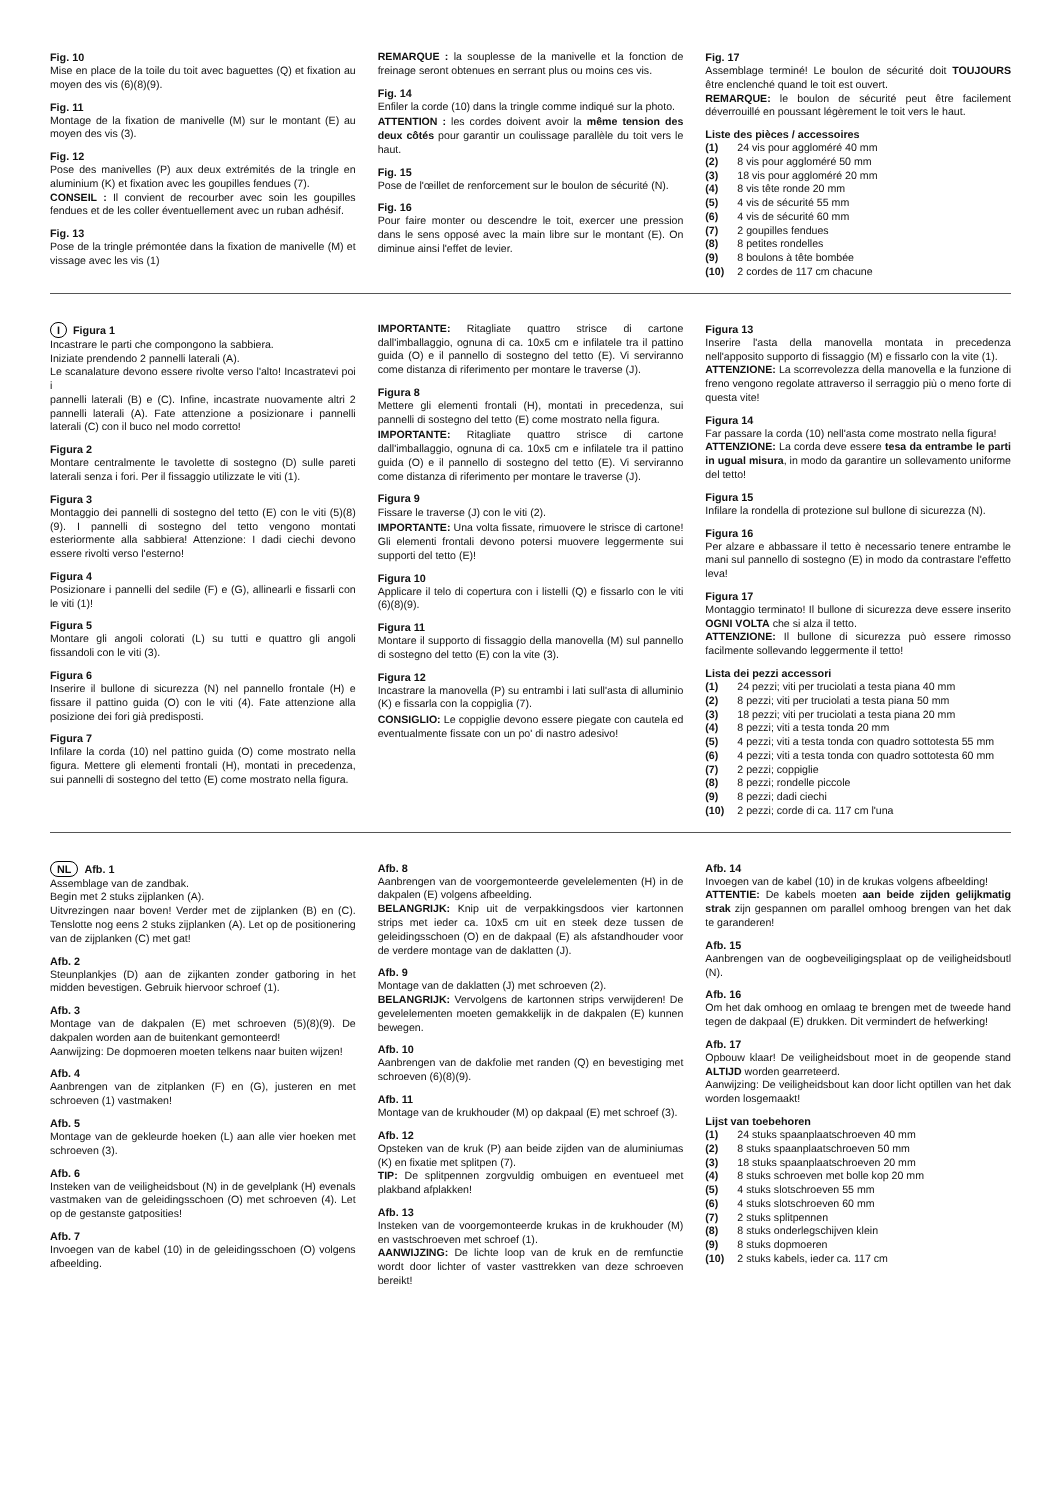Fig. 10
Mise en place de la toile du toit avec baguettes (Q) et fixation au moyen des vis (6)(8)(9).
Fig. 11
Montage de la fixation de manivelle (M) sur le montant (E) au moyen des vis (3).
Fig. 12
Pose des manivelles (P) aux deux extrémités de la tringle en aluminium (K) et fixation avec les goupilles fendues (7).
CONSEIL : Il convient de recourber avec soin les goupilles fendues et de les coller éventuellement avec un ruban adhésif.
Fig. 13
Pose de la tringle prémontée dans la fixation de manivelle (M) et vissage avec les vis (1)
REMARQUE : la souplesse de la manivelle et la fonction de freinage seront obtenues en serrant plus ou moins ces vis.
Fig. 14
Enfiler la corde (10) dans la tringle comme indiqué sur la photo.
ATTENTION : les cordes doivent avoir la même tension des deux côtés pour garantir un coulissage parallèle du toit vers le haut.
Fig. 15
Pose de l'œillet de renforcement sur le boulon de sécurité (N).
Fig. 16
Pour faire monter ou descendre le toit, exercer une pression dans le sens opposé avec la main libre sur le montant (E). On diminue ainsi l'effet de levier.
Fig. 17
Assemblage terminé! Le boulon de sécurité doit TOUJOURS être enclenché quand le toit est ouvert.
REMARQUE: le boulon de sécurité peut être facilement déverrouillé en poussant légèrement le toit vers le haut.
Liste des pièces / accessoires
(1) 24 vis pour aggloméré 40 mm
(2) 8 vis pour aggloméré 50 mm
(3) 18 vis pour aggloméré 20 mm
(4) 8 vis tête ronde 20 mm
(5) 4 vis de sécurité 55 mm
(6) 4 vis de sécurité 60 mm
(7) 2 goupilles fendues
(8) 8 petites rondelles
(9) 8 boulons à tête bombée
(10) 2 cordes de 117 cm chacune
I Figura 1
Incastrare le parti che compongono la sabbiera.
Iniziate prendendo 2 pannelli laterali (A).
Le scanalature devono essere rivolte verso l'alto! Incastratevi poi i
pannelli laterali (B) e (C). Infine, incastrate nuovamente altri 2 pannelli laterali (A). Fate attenzione a posizionare i pannelli laterali (C) con il buco nel modo corretto!
Figura 2
Montare centralmente le tavolette di sostegno (D) sulle pareti laterali senza i fori. Per il fissaggio utilizzate le viti (1).
Figura 3
Montaggio dei pannelli di sostegno del tetto (E) con le viti (5)(8)(9). I pannelli di sostegno del tetto vengono montati esteriormente alla sabbiera! Attenzione: I dadi ciechi devono essere rivolti verso l'esterno!
Figura 4
Posizionare i pannelli del sedile (F) e (G), allinearli e fissarli con le viti (1)!
Figura 5
Montare gli angoli colorati (L) su tutti e quattro gli angoli fissandoli con le viti (3).
Figura 6
Inserire il bullone di sicurezza (N) nel pannello frontale (H) e fissare il pattino guida (O) con le viti (4). Fate attenzione alla posizione dei fori già predisposti.
Figura 7
Infilare la corda (10) nel pattino guida (O) come mostrato nella figura. Mettere gli elementi frontali (H), montati in precedenza, sui pannelli di sostegno del tetto (E) come mostrato nella figura.
IMPORTANTE: Ritagliate quattro strisce di cartone dall'imballaggio, ognuna di ca. 10x5 cm e infilatele tra il pattino guida (O) e il pannello di sostegno del tetto (E). Vi serviranno come distanza di riferimento per montare le traverse (J).
Figura 8
Mettere gli elementi frontali (H), montati in precedenza, sui pannelli di sostegno del tetto (E) come mostrato nella figura.
IMPORTANTE: Ritagliate quattro strisce di cartone dall'imballaggio, ognuna di ca. 10x5 cm e infilatele tra il pattino guida (O) e il pannello di sostegno del tetto (E). Vi serviranno come distanza di riferimento per montare le traverse (J).
Figura 9
Fissare le traverse (J) con le viti (2).
IMPORTANTE: Una volta fissate, rimuovere le strisce di cartone! Gli elementi frontali devono potersi muovere leggermente sui supporti del tetto (E)!
Figura 10
Applicare il telo di copertura con i listelli (Q) e fissarlo con le viti (6)(8)(9).
Figura 11
Montare il supporto di fissaggio della manovella (M) sul pannello di sostegno del tetto (E) con la vite (3).
Figura 12
Incastrare la manovella (P) su entrambi i lati sull'asta di alluminio (K) e fissarla con la coppiglia (7).
CONSIGLIO: Le coppiglie devono essere piegate con cautela ed eventualmente fissate con un po' di nastro adesivo!
Figura 13
Inserire l'asta della manovella montata in precedenza nell'apposito supporto di fissaggio (M) e fissarlo con la vite (1).
ATTENZIONE: La scorrevolezza della manovella e la funzione di freno vengono regolate attraverso il serraggio più o meno forte di questa vite!
Figura 14
Far passare la corda (10) nell'asta come mostrato nella figura!
ATTENZIONE: La corda deve essere tesa da entrambe le parti in ugual misura, in modo da garantire un sollevamento uniforme del tetto!
Figura 15
Infilare la rondella di protezione sul bullone di sicurezza (N).
Figura 16
Per alzare e abbassare il tetto è necessario tenere entrambe le mani sul pannello di sostegno (E) in modo da contrastare l'effetto leva!
Figura 17
Montaggio terminato! Il bullone di sicurezza deve essere inserito OGNI VOLTA che si alza il tetto.
ATTENZIONE: Il bullone di sicurezza può essere rimosso facilmente sollevando leggermente il tetto!
Lista dei pezzi accessori
(1) 24 pezzi; viti per truciolati a testa piana 40 mm
(2) 8 pezzi; viti per truciolati a testa piana 50 mm
(3) 18 pezzi; viti per truciolati a testa piana 20 mm
(4) 8 pezzi; viti a testa tonda 20 mm
(5) 4 pezzi; viti a testa tonda con quadro sottotesta 55 mm
(6) 4 pezzi; viti a testa tonda con quadro sottotesta 60 mm
(7) 2 pezzi; coppiglie
(8) 8 pezzi; rondelle piccole
(9) 8 pezzi; dadi ciechi
(10) 2 pezzi; corde di ca. 117 cm l'una
NL Afb. 1
Assemblage van de zandbak.
Begin met 2 stuks zijplanken (A).
Uitvrezingen naar boven! Verder met de zijplanken (B) en (C). Tenslotte nog eens 2 stuks zijplanken (A). Let op de positionering van de zijplanken (C) met gat!
Afb. 2
Steunplankjes (D) aan de zijkanten zonder gatboring in het midden bevestigen. Gebruik hiervoor schroef (1).
Afb. 3
Montage van de dakpalen (E) met schroeven (5)(8)(9). De dakpalen worden aan de buitenkant gemonteerd!
Aanwijzing: De dopmoeren moeten telkens naar buiten wijzen!
Afb. 4
Aanbrengen van de zitplanken (F) en (G), justeren en met schroeven (1) vastmaken!
Afb. 5
Montage van de gekleurde hoeken (L) aan alle vier hoeken met schroeven (3).
Afb. 6
Insteken van de veiligheidsbout (N) in de gevelplank (H) evenals vastmaken van de geleidingsschoen (O) met schroeven (4). Let op de gestanste gatposities!
Afb. 7
Invoegen van de kabel (10) in de geleidingsschoen (O) volgens afbeelding.
Afb. 8
Aanbrengen van de voorgemonteerde gevelelementen (H) in de dakpalen (E) volgens afbeelding.
BELANGRIJK: Knip uit de verpakkingsdoos vier kartonnen strips met ieder ca. 10x5 cm uit en steek deze tussen de geleidingsschoen (O) en de dakpaal (E) als afstandhouder voor de verdere montage van de daklatten (J).
Afb. 9
Montage van de daklatten (J) met schroeven (2).
BELANGRIJK: Vervolgens de kartonnen strips verwijderen! De gevelelementen moeten gemakkelijk in de dakpalen (E) kunnen bewegen.
Afb. 10
Aanbrengen van de dakfolie met randen (Q) en bevestiging met schroeven (6)(8)(9).
Afb. 11
Montage van de krukhouder (M) op dakpaal (E) met schroef (3).
Afb. 12
Opsteken van de kruk (P) aan beide zijden van de aluminiumas (K) en fixatie met splitpen (7).
TIP: De splitpennen zorgvuldig ombuigen en eventueel met plakband afplakken!
Afb. 13
Insteken van de voorgemonteerde krukas in de krukhouder (M) en vastschroeven met schroef (1).
AANWIJZING: De lichte loop van de kruk en de remfunctie wordt door lichter of vaster vasttrekken van deze schroeven bereikt!
Afb. 14
Invoegen van de kabel (10) in de krukas volgens afbeelding!
ATTENTIE: De kabels moeten aan beide zijden gelijkmatig strak zijn gespannen om parallel omhoog brengen van het dak te garanderen!
Afb. 15
Aanbrengen van de oogbeveiligingsplaat op de veiligheidsboutl (N).
Afb. 16
Om het dak omhoog en omlaag te brengen met de tweede hand tegen de dakpaal (E) drukken. Dit vermindert de hefwerking!
Afb. 17
Opbouw klaar! De veiligheidsbout moet in de geopende stand ALTIJD worden gearreteerd.
Aanwijzing: De veiligheidsbout kan door licht optillen van het dak worden losgemaakt!
Lijst van toebehoren
(1) 24 stuks spaanplaatschroeven 40 mm
(2) 8 stuks spaanplaatschroeven 50 mm
(3) 18 stuks spaanplaatschroeven 20 mm
(4) 8 stuks schroeven met bolle kop 20 mm
(5) 4 stuks slotschroeven 55 mm
(6) 4 stuks slotschroeven 60 mm
(7) 2 stuks splitpennen
(8) 8 stuks onderlegschijven klein
(9) 8 stuks dopmoeren
(10) 2 stuks kabels, ieder ca. 117 cm